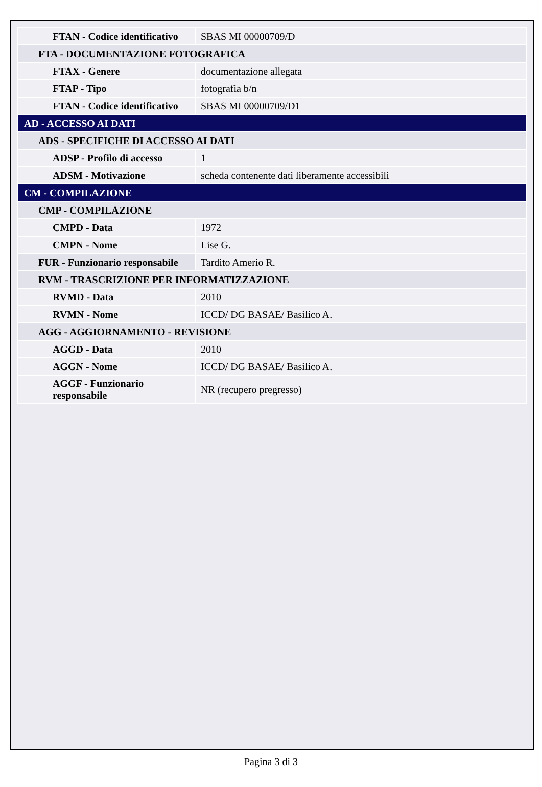| FTAN - Codice identificativo | SBAS MI 00000709/D |
| FTA - DOCUMENTAZIONE FOTOGRAFICA | |
| FTAX - Genere | documentazione allegata |
| FTAP - Tipo | fotografia b/n |
| FTAN - Codice identificativo | SBAS MI 00000709/D1 |
| AD - ACCESSO AI DATI | |
| ADS - SPECIFICHE DI ACCESSO AI DATI | |
| ADSP - Profilo di accesso | 1 |
| ADSM - Motivazione | scheda contenente dati liberamente accessibili |
| CM - COMPILAZIONE | |
| CMP - COMPILAZIONE | |
| CMPD - Data | 1972 |
| CMPN - Nome | Lise G. |
| FUR - Funzionario responsabile | Tardito Amerio R. |
| RVM - TRASCRIZIONE PER INFORMATIZZAZIONE | |
| RVMD - Data | 2010 |
| RVMN - Nome | ICCD/ DG BASAE/ Basilico A. |
| AGG - AGGIORNAMENTO - REVISIONE | |
| AGGD - Data | 2010 |
| AGGN - Nome | ICCD/ DG BASAE/ Basilico A. |
| AGGF - Funzionario responsabile | NR (recupero pregresso) |
Pagina 3 di 3